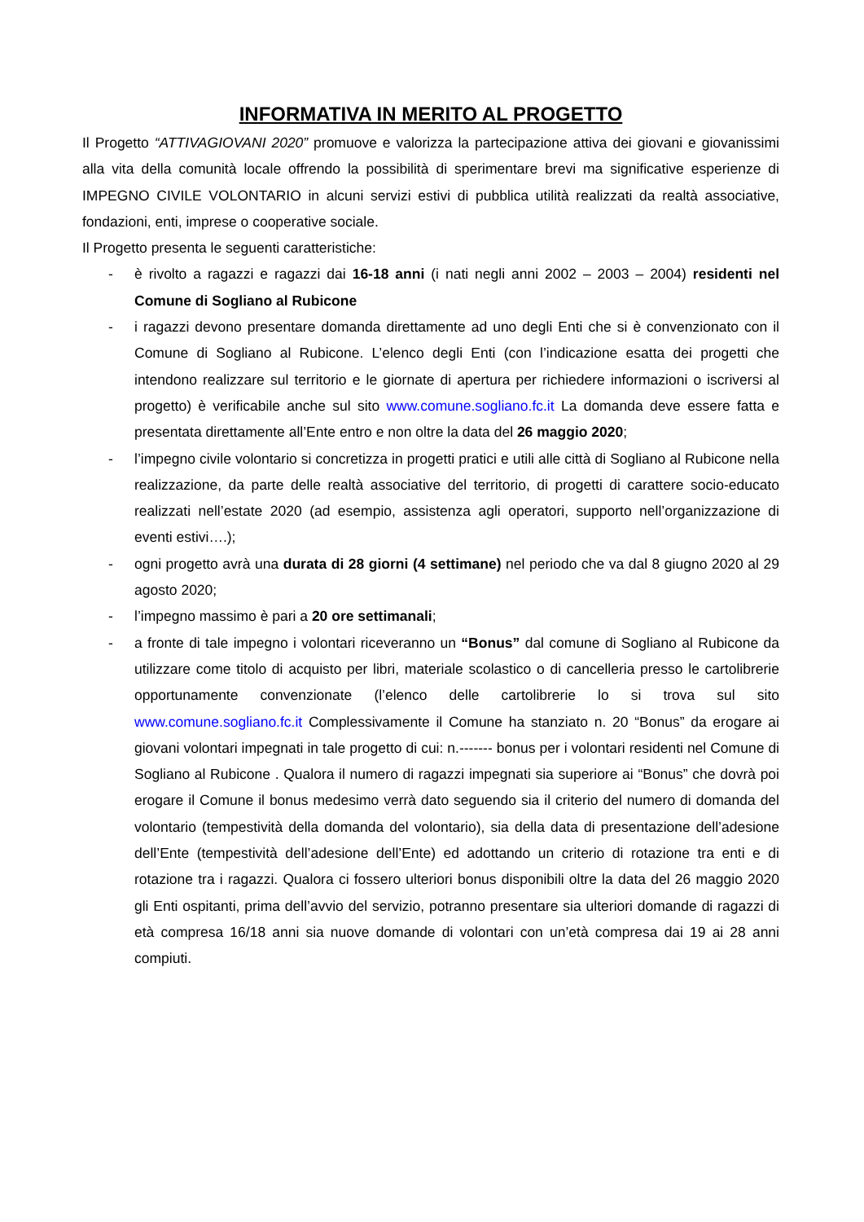INFORMATIVA IN MERITO AL PROGETTO
Il Progetto “ATTIVAGIOVANI 2020” promuove e valorizza la partecipazione attiva dei giovani e giovanissimi alla vita della comunità locale offrendo la possibilità di sperimentare brevi ma significative esperienze di IMPEGNO CIVILE VOLONTARIO in alcuni servizi estivi di pubblica utilità realizzati da realtà associative, fondazioni, enti, imprese o cooperative sociale.
Il Progetto presenta le seguenti caratteristiche:
- è rivolto a ragazzi e ragazzi dai 16-18 anni (i nati negli anni 2002 – 2003 – 2004) residenti nel Comune di Sogliano al Rubicone
- i ragazzi devono presentare domanda direttamente ad uno degli Enti che si è convenzionato con il Comune di Sogliano al Rubicone. L’elenco degli Enti (con l’indicazione esatta dei progetti che intendono realizzare sul territorio e le giornate di apertura per richiedere informazioni o iscriversi al progetto) è verificabile anche sul sito www.comune.sogliano.fc.it La domanda deve essere fatta e presentata direttamente all’Ente entro e non oltre la data del 26 maggio 2020;
- l’impegno civile volontario si concretizza in progetti pratici e utili alle città di Sogliano al Rubicone nella realizzazione, da parte delle realtà associative del territorio, di progetti di carattere socio-educato realizzati nell’estate 2020 (ad esempio, assistenza agli operatori, supporto nell’organizzazione di eventi estivi….);
- ogni progetto avrà una durata di 28 giorni (4 settimane) nel periodo che va dal 8 giugno 2020 al 29 agosto 2020;
- l’impegno massimo è pari a 20 ore settimanali;
- a fronte di tale impegno i volontari riceveranno un “Bonus” dal comune di Sogliano al Rubicone da utilizzare come titolo di acquisto per libri, materiale scolastico o di cancelleria presso le cartolibrerie opportunamente convenzionate (l’elenco delle cartolibrerie lo si trova sul sito www.comune.sogliano.fc.it Complessivamente il Comune ha stanziato n. 20 “Bonus” da erogare ai giovani volontari impegnati in tale progetto di cui: n.------- bonus per i volontari residenti nel Comune di Sogliano al Rubicone . Qualora il numero di ragazzi impegnati sia superiore ai “Bonus” che dovrà poi erogare il Comune il bonus medesimo verrà dato seguendo sia il criterio del numero di domanda del volontario (tempestività della domanda del volontario), sia della data di presentazione dell’adesione dell’Ente (tempestività dell’adesione dell’Ente) ed adottando un criterio di rotazione tra enti e di rotazione tra i ragazzi. Qualora ci fossero ulteriori bonus disponibili oltre la data del 26 maggio 2020 gli Enti ospitanti, prima dell’avvio del servizio, potranno presentare sia ulteriori domande di ragazzi di età compresa 16/18 anni sia nuove domande di volontari con un’età compresa dai 19 ai 28 anni compiuti.